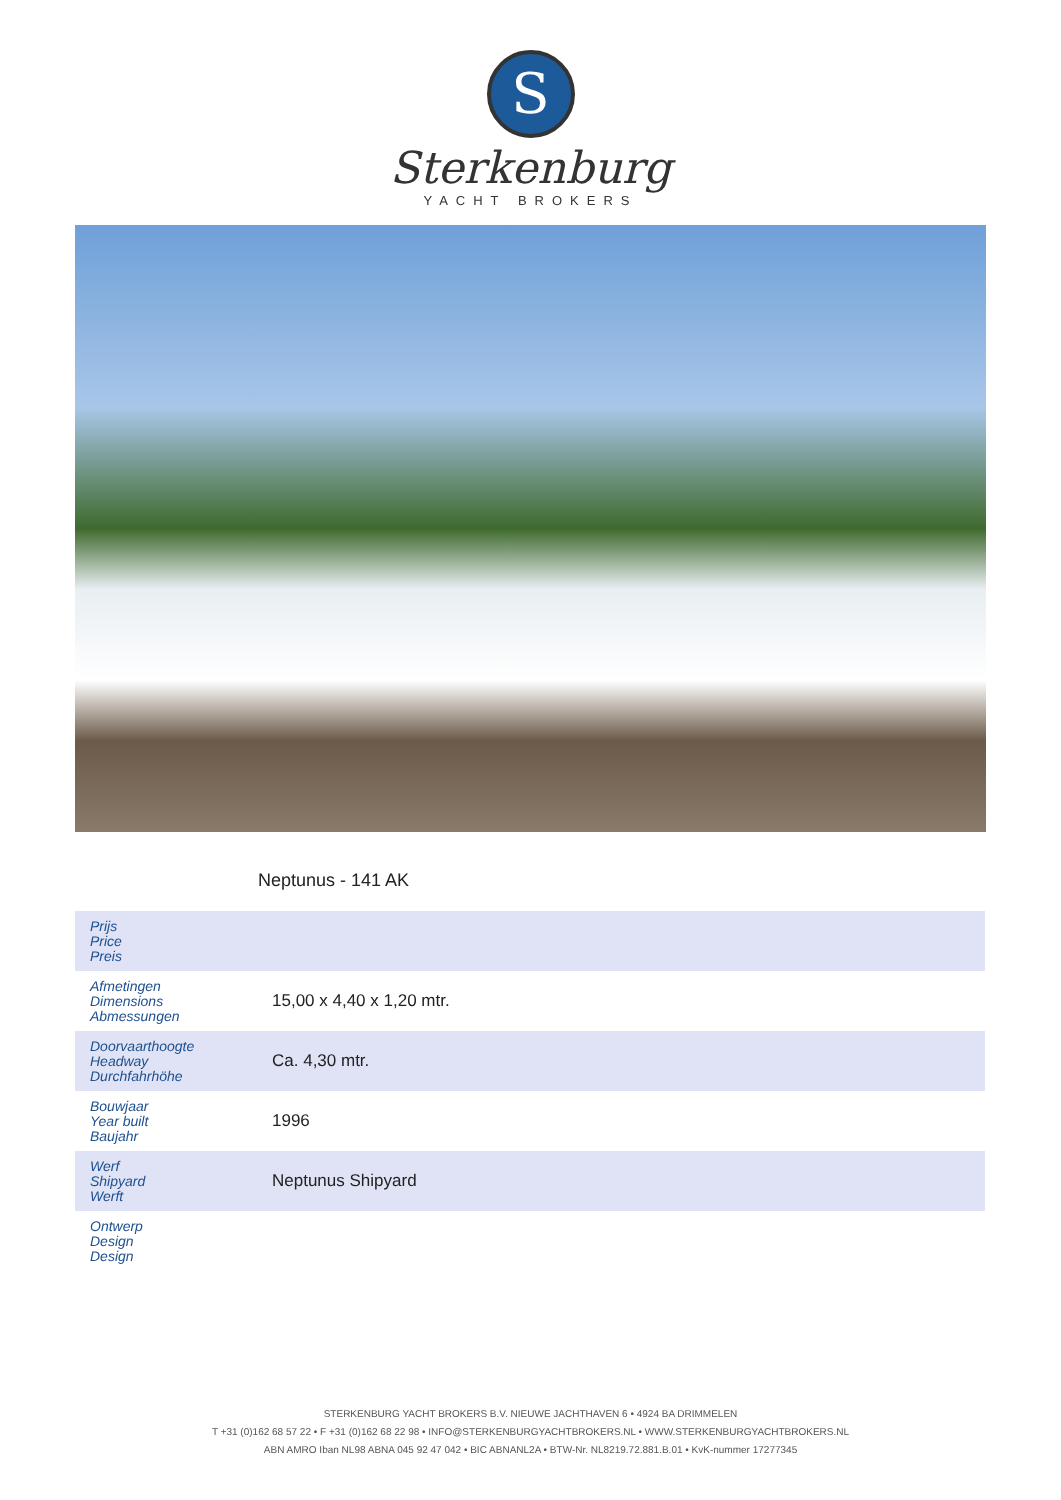S
Sterkenburg
YACHT BROKERS
Neptunus - 141 AK
| Prijs Price Preis | |
| Afmetingen Dimensions Abmessungen | 15,00 x 4,40 x 1,20 mtr. |
| Doorvaarthoogte Headway Durchfahrhöhe | Ca. 4,30 mtr. |
| Bouwjaar Year built Baujahr | 1996 |
| Werf Shipyard Werft | Neptunus Shipyard |
| Ontwerp Design Design | |
STERKENBURG YACHT BROKERS B.V. NIEUWE JACHTHAVEN 6 • 4924 BA DRIMMELEN
T +31 (0)162 68 57 22 • F +31 (0)162 68 22 98 • INFO@STERKENBURGYACHTBROKERS.NL • WWW.STERKENBURGYACHTBROKERS.NL
ABN AMRO Iban NL98 ABNA 045 92 47 042 • BIC ABNANL2A • BTW-Nr. NL8219.72.881.B.01 • KvK-nummer 17277345